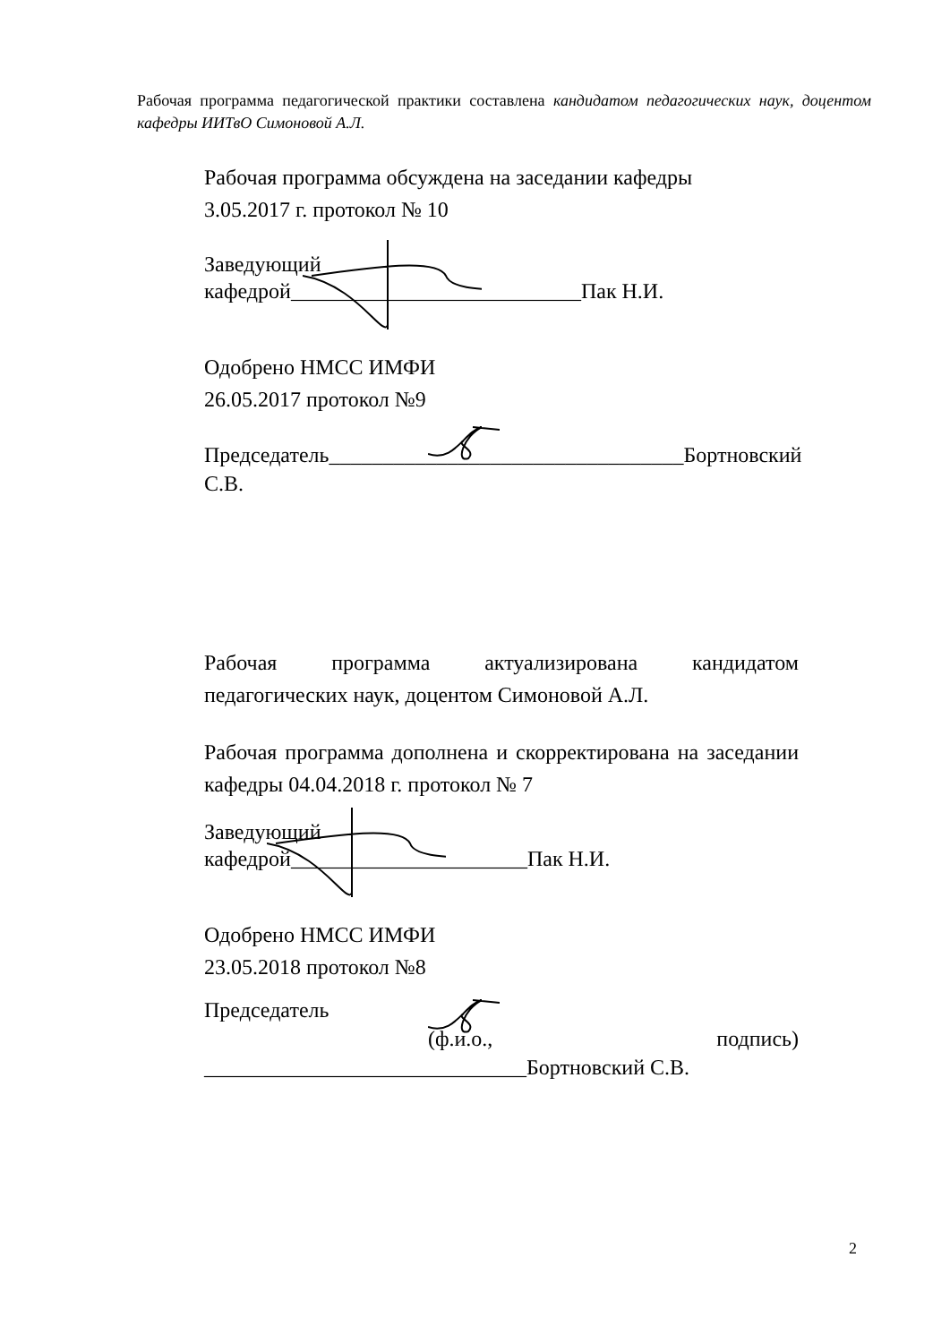Рабочая программа педагогической практики составлена кандидатом педагогических наук, доцентом кафедры ИИТвО Симоновой А.Л.
Рабочая программа обсуждена на заседании кафедры
3.05.2017 г. протокол № 10
Заведующий
кафедрой___________________________Пак Н.И.
Одобрено НМСС ИМФИ
26.05.2017 протокол №9
Председатель_________________________________Бортновский С.В.
Рабочая программа актуализирована кандидатом педагогических наук, доцентом Симоновой А.Л.
Рабочая программа дополнена и скорректирована на заседании кафедры 04.04.2018 г. протокол № 7
Заведующий
кафедрой______________________Пак Н.И.
Одобрено НМСС ИМФИ
23.05.2018 протокол №8
Председатель
(ф.и.о., подпись) ______________________________Бортновский С.В.
2